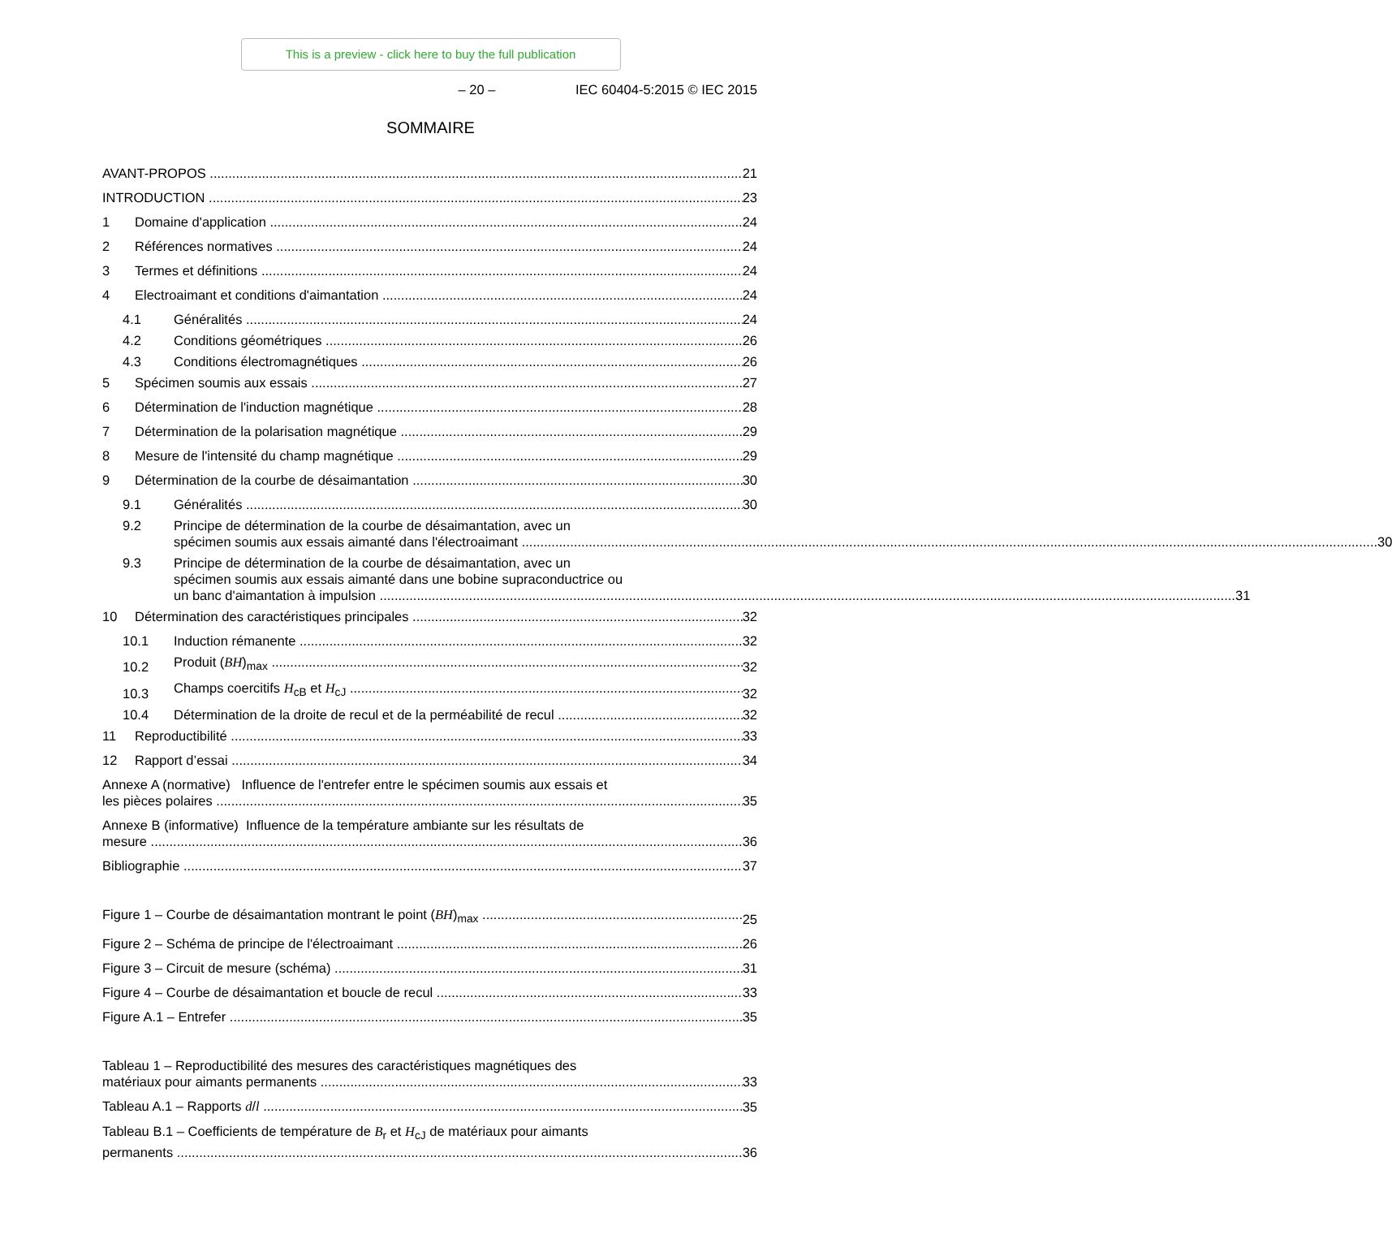This is a preview - click here to buy the full publication
– 20 – IEC 60404-5:2015 © IEC 2015
SOMMAIRE
AVANT-PROPOS 21
INTRODUCTION 23
1 Domaine d'application 24
2 Références normatives 24
3 Termes et définitions 24
4 Electroaimant et conditions d'aimantation 24
4.1 Généralités 24
4.2 Conditions géométriques 26
4.3 Conditions électromagnétiques 26
5 Spécimen soumis aux essais 27
6 Détermination de l'induction magnétique 28
7 Détermination de la polarisation magnétique 29
8 Mesure de l'intensité du champ magnétique 29
9 Détermination de la courbe de désaimantation 30
9.1 Généralités 30
9.2
Principe de détermination de la courbe de désaimantation, avec un
spécimen soumis aux essais aimanté dans l'électroaimant 30
9.3
Principe de détermination de la courbe de désaimantation, avec un
spécimen soumis aux essais aimanté dans une bobine supraconductrice ou
un banc d'aimantation à impulsion 31
10 Détermination des caractéristiques principales 32
10.1 Induction rémanente 32
10.2 Produit (BH)<sub>max</sub> 32
10.3 Champs coercitifs H<sub>cB</sub> et H<sub>cJ</sub> 32
10.4 Détermination de la droite de recul et de la perméabilité de recul 32
11 Reproductibilité 33
12 Rapport d’essai 34
Annexe A (normative) Influence de l'entrefer entre le spécimen soumis aux essais et
les pièces polaires 35
Annexe B (informative) Influence de la température ambiante sur les résultats de
mesure 36
Bibliographie 37
Figure 1 – Courbe de désaimantation montrant le point (BH)<sub>max</sub> 25
Figure 2 – Schéma de principe de l'électroaimant 26
Figure 3 – Circuit de mesure (schéma) 31
Figure 4 – Courbe de désaimantation et boucle de recul 33
Figure A.1 – Entrefer 35
Tableau 1 – Reproductibilité des mesures des caractéristiques magnétiques des
matériaux pour aimants permanents 33
Tableau A.1 – Rapports d/l 35
Tableau B.1 – Coefficients de température de B<sub>r</sub> et H<sub>cJ</sub> de matériaux pour aimants
permanents 36